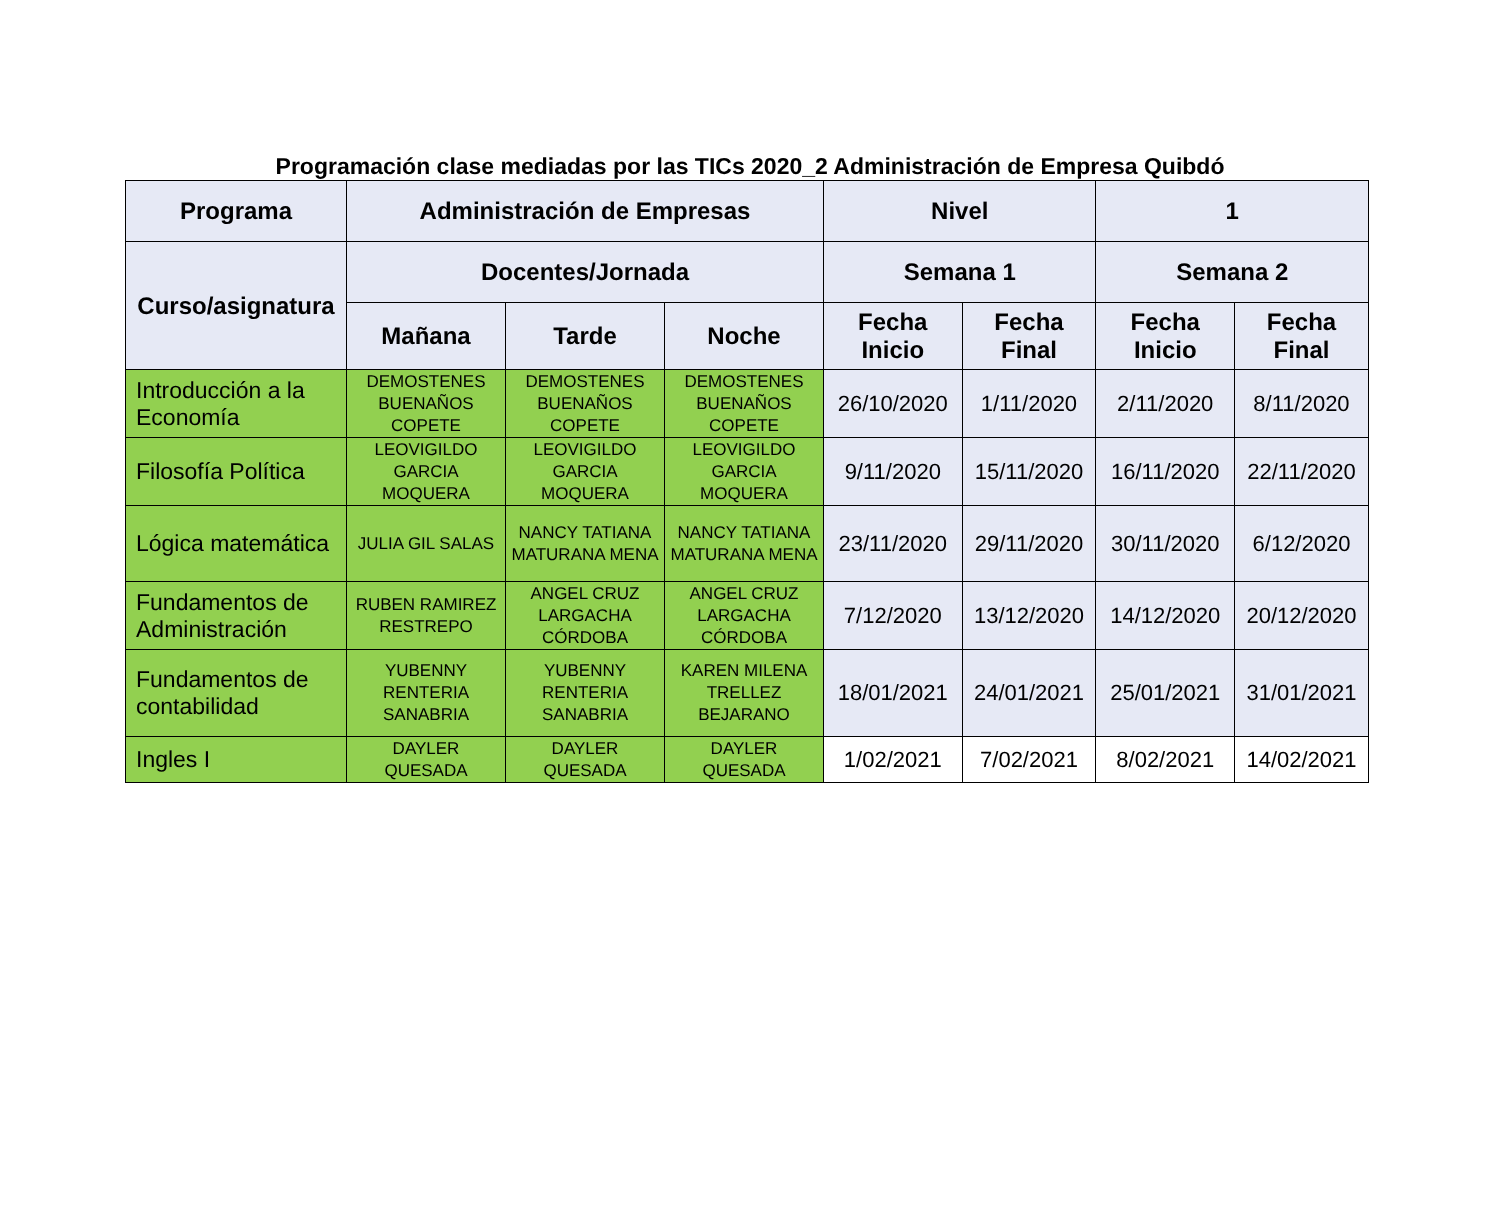Programación clase mediadas por las TICs 2020_2 Administración de Empresa Quibdó
| Programa | Administración de Empresas | | | Nivel | | 1 | |
| --- | --- | --- | --- | --- | --- | --- | --- |
| Curso/asignatura | Docentes/Jornada | | | Semana 1 | | Semana 2 | |
| | Mañana | Tarde | Noche | Fecha Inicio | Fecha Final | Fecha Inicio | Fecha Final |
| Introducción a la Economía | DEMOSTENES BUENAÑOS COPETE | DEMOSTENES BUENAÑOS COPETE | DEMOSTENES BUENAÑOS COPETE | 26/10/2020 | 1/11/2020 | 2/11/2020 | 8/11/2020 |
| Filosofía Política | LEOVIGILDO GARCIA MOQUERA | LEOVIGILDO GARCIA MOQUERA | LEOVIGILDO GARCIA MOQUERA | 9/11/2020 | 15/11/2020 | 16/11/2020 | 22/11/2020 |
| Lógica matemática | JULIA GIL SALAS | NANCY TATIANA MATURANA MENA | NANCY TATIANA MATURANA MENA | 23/11/2020 | 29/11/2020 | 30/11/2020 | 6/12/2020 |
| Fundamentos de Administración | RUBEN RAMIREZ RESTREPO | ANGEL CRUZ LARGACHA CÓRDOBA | ANGEL CRUZ LARGACHA CÓRDOBA | 7/12/2020 | 13/12/2020 | 14/12/2020 | 20/12/2020 |
| Fundamentos de contabilidad | YUBENNY RENTERIA SANABRIA | YUBENNY RENTERIA SANABRIA | KAREN MILENA TRELLEZ BEJARANO | 18/01/2021 | 24/01/2021 | 25/01/2021 | 31/01/2021 |
| Ingles I | DAYLER QUESADA | DAYLER QUESADA | DAYLER QUESADA | 1/02/2021 | 7/02/2021 | 8/02/2021 | 14/02/2021 |